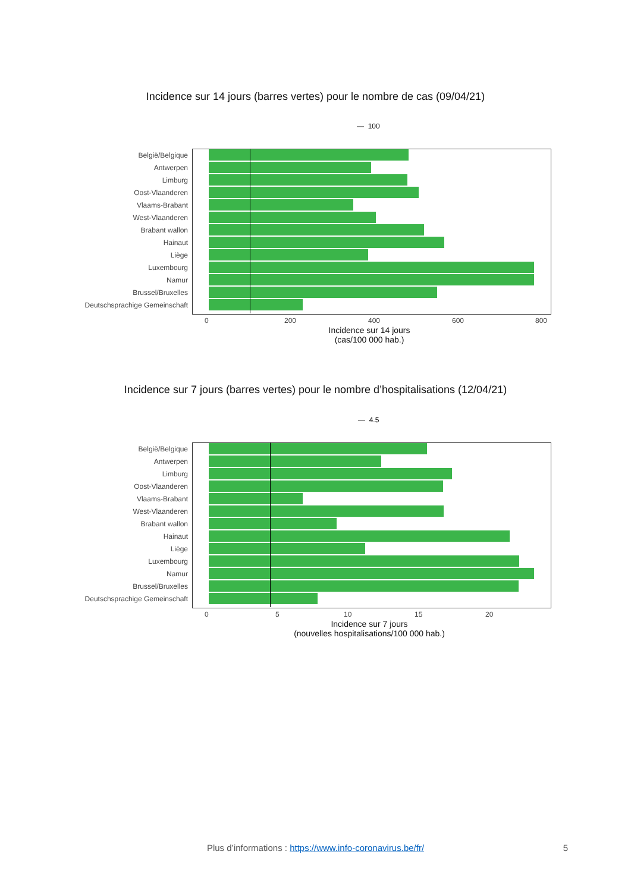Incidence sur 14 jours (barres vertes) pour le nombre de cas (09/04/21)
— 100
België/Belgique
Antwerpen
Limburg
Oost-Vlaanderen
Vlaams-Brabant
West-Vlaanderen
Brabant wallon
Hainaut
Liège
Luxembourg
Namur
Brussel/Bruxelles
Deutschsprachige Gemeinschaft
0 200 400 600 800
Incidence sur 14 jours
(cas/100 000 hab.)
Incidence sur 7 jours (barres vertes) pour le nombre d’hospitalisations (12/04/21)
— 4.5
België/Belgique
Antwerpen
Limburg
Oost-Vlaanderen
Vlaams-Brabant
West-Vlaanderen
Brabant wallon
Hainaut
Liège
Luxembourg
Namur
Brussel/Bruxelles
Deutschsprachige Gemeinschaft
0 5 10 15 20
Incidence sur 7 jours
(nouvelles hospitalisations/100 000 hab.)
Plus d’informations : https://www.info-coronavirus.be/fr/ 5